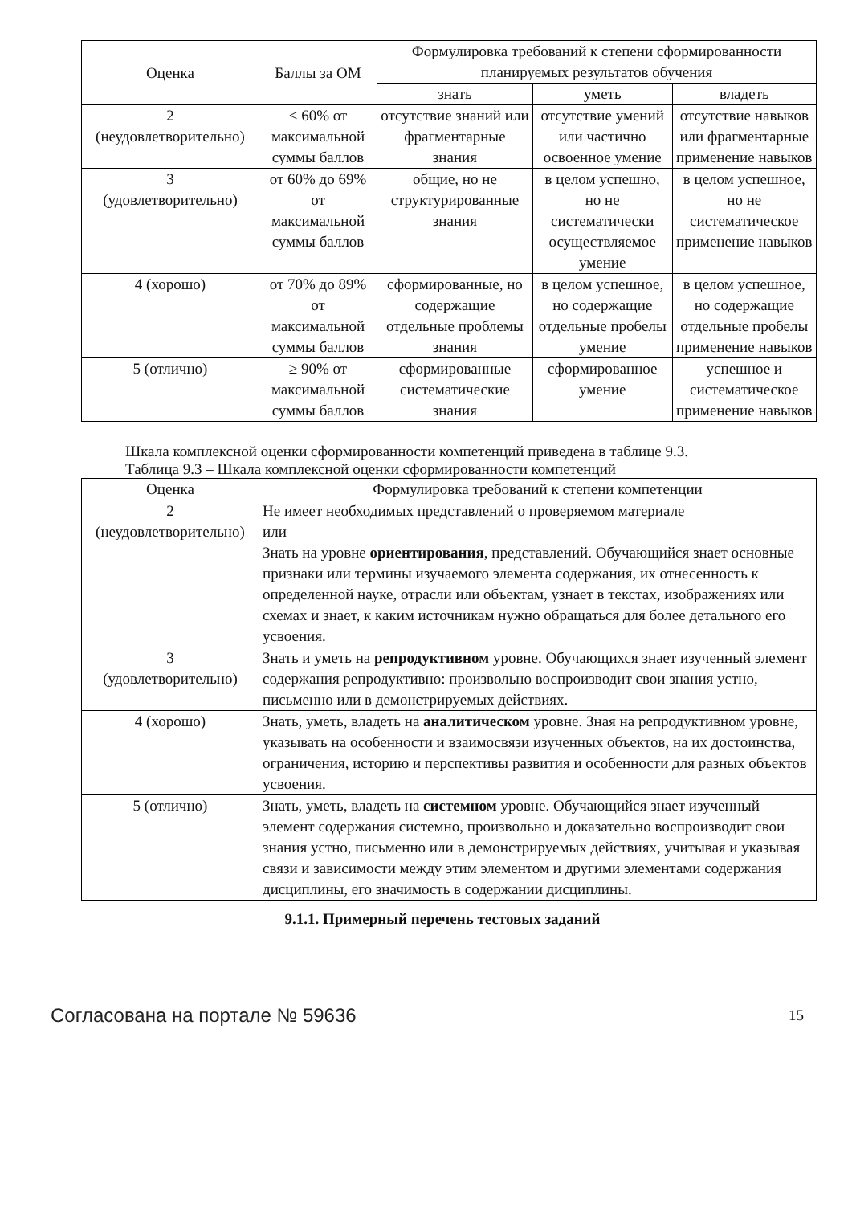| Оценка | Баллы за ОМ | Формулировка требований к степени сформированности планируемых результатов обучения | | |
| --- | --- | --- | --- | --- |
| | | знать | уметь | владеть |
| 2 (неудовлетворительно) | < 60% от максимальной суммы баллов | отсутствие знаний или фрагментарные знания | отсутствие умений или частично освоенное умение | отсутствие навыков или фрагментарные применение навыков |
| 3 (удовлетворительно) | от 60% до 69% от максимальной суммы баллов | общие, но не структурированные знания | в целом успешно, но не систематически осуществляемое умение | в целом успешное, но не систематическое применение навыков |
| 4 (хорошо) | от 70% до 89% от максимальной суммы баллов | сформированные, но содержащие отдельные проблемы знания | в целом успешное, но содержащие отдельные пробелы умение | в целом успешное, но содержащие отдельные пробелы применение навыков |
| 5 (отлично) | ≥ 90% от максимальной суммы баллов | сформированные систематические знания | сформированное умение | успешное и систематическое применение навыков |
Шкала комплексной оценки сформированности компетенций приведена в таблице 9.3.
Таблица 9.3 – Шкала комплексной оценки сформированности компетенций
| Оценка | Формулировка требований к степени компетенции |
| --- | --- |
| 2 (неудовлетворительно) | Не имеет необходимых представлений о проверяемом материале или Знать на уровне ориентирования , представлений. Обучающийся знает основные признаки или термины изучаемого элемента содержания, их отнесенность к определенной науке, отрасли или объектам, узнает в текстах, изображениях или схемах и знает, к каким источникам нужно обращаться для более детального его усвоения. |
| 3 (удовлетворительно) | Знать и уметь на репродуктивном уровне. Обучающихся знает изученный элемент содержания репродуктивно: произвольно воспроизводит свои знания устно, письменно или в демонстрируемых действиях. |
| 4 (хорошо) | Знать, уметь, владеть на аналитическом уровне. Зная на репродуктивном уровне, указывать на особенности и взаимосвязи изученных объектов, на их достоинства, ограничения, историю и перспективы развития и особенности для разных объектов усвоения. |
| 5 (отлично) | Знать, уметь, владеть на системном уровне. Обучающийся знает изученный элемент содержания системно, произвольно и доказательно воспроизводит свои знания устно, письменно или в демонстрируемых действиях, учитывая и указывая связи и зависимости между этим элементом и другими элементами содержания дисциплины, его значимость в содержании дисциплины. |
9.1.1. Примерный перечень тестовых заданий
Согласована на портале № 59636 15